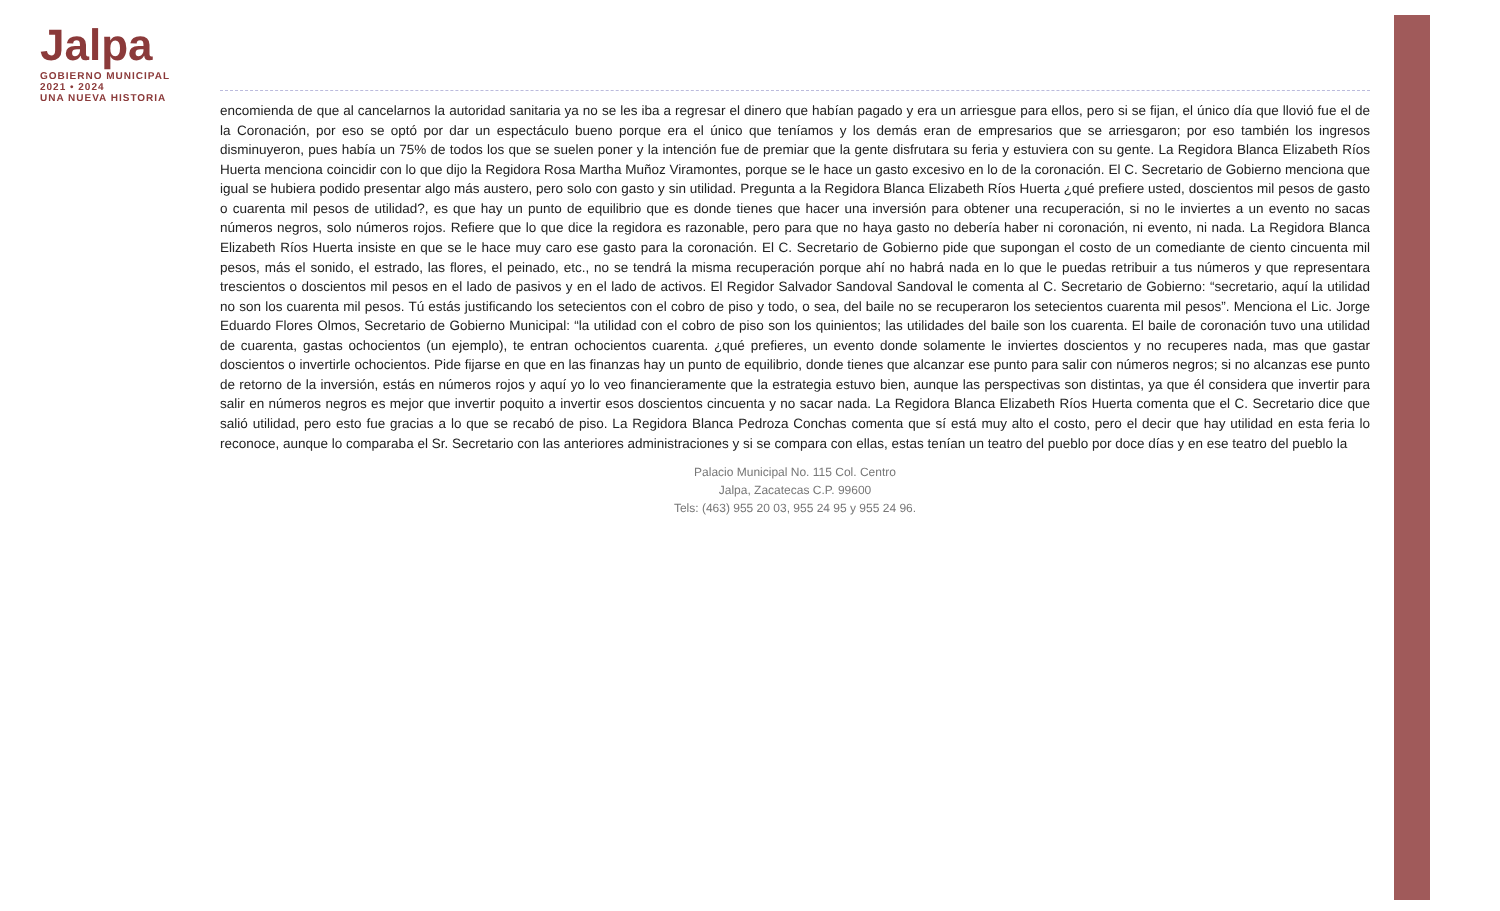Jalpa
GOBIERNO MUNICIPAL 2021 • 2024
UNA NUEVA HISTORIA
encomienda de que al cancelarnos la autoridad sanitaria ya no se les iba a regresar el dinero que habían pagado y era un arriesgue para ellos, pero si se fijan, el único día que llovió fue el de la Coronación, por eso se optó por dar un espectáculo bueno porque era el único que teníamos y los demás eran de empresarios que se arriesgaron; por eso también los ingresos disminuyeron, pues había un 75% de todos los que se suelen poner y la intención fue de premiar que la gente disfrutara su feria y estuviera con su gente. La Regidora Blanca Elizabeth Ríos Huerta menciona coincidir con lo que dijo la Regidora Rosa Martha Muñoz Viramontes, porque se le hace un gasto excesivo en lo de la coronación. El C. Secretario de Gobierno menciona que igual se hubiera podido presentar algo más austero, pero solo con gasto y sin utilidad. Pregunta a la Regidora Blanca Elizabeth Ríos Huerta ¿qué prefiere usted, doscientos mil pesos de gasto o cuarenta mil pesos de utilidad?, es que hay un punto de equilibrio que es donde tienes que hacer una inversión para obtener una recuperación, si no le inviertes a un evento no sacas números negros, solo números rojos. Refiere que lo que dice la regidora es razonable, pero para que no haya gasto no debería haber ni coronación, ni evento, ni nada. La Regidora Blanca Elizabeth Ríos Huerta insiste en que se le hace muy caro ese gasto para la coronación. El C. Secretario de Gobierno pide que supongan el costo de un comediante de ciento cincuenta mil pesos, más el sonido, el estrado, las flores, el peinado, etc., no se tendrá la misma recuperación porque ahí no habrá nada en lo que le puedas retribuir a tus números y que representara trescientos o doscientos mil pesos en el lado de pasivos y en el lado de activos. El Regidor Salvador Sandoval Sandoval le comenta al C. Secretario de Gobierno: “secretario, aquí la utilidad no son los cuarenta mil pesos. Tú estás justificando los setecientos con el cobro de piso y todo, o sea, del baile no se recuperaron los setecientos cuarenta mil pesos”. Menciona el Lic. Jorge Eduardo Flores Olmos, Secretario de Gobierno Municipal: “la utilidad con el cobro de piso son los quinientos; las utilidades del baile son los cuarenta. El baile de coronación tuvo una utilidad de cuarenta, gastas ochocientos (un ejemplo), te entran ochocientos cuarenta. ¿qué prefieres, un evento donde solamente le inviertes doscientos y no recuperes nada, mas que gastar doscientos o invertirle ochocientos. Pide fijarse en que en las finanzas hay un punto de equilibrio, donde tienes que alcanzar ese punto para salir con números negros; si no alcanzas ese punto de retorno de la inversión, estás en números rojos y aquí yo lo veo financieramente que la estrategia estuvo bien, aunque las perspectivas son distintas, ya que él considera que invertir para salir en números negros es mejor que invertir poquito a invertir esos doscientos cincuenta y no sacar nada. La Regidora Blanca Elizabeth Ríos Huerta comenta que el C. Secretario dice que salió utilidad, pero esto fue gracias a lo que se recabó de piso. La Regidora Blanca Pedroza Conchas comenta que sí está muy alto el costo, pero el decir que hay utilidad en esta feria lo reconoce, aunque lo comparaba el Sr. Secretario con las anteriores administraciones y si se compara con ellas, estas tenían un teatro del pueblo por doce días y en ese teatro del pueblo la
Palacio Municipal No. 115 Col. Centro
Jalpa, Zacatecas C.P. 99600
Tels: (463) 955 20 03, 955 24 95 y 955 24 96.